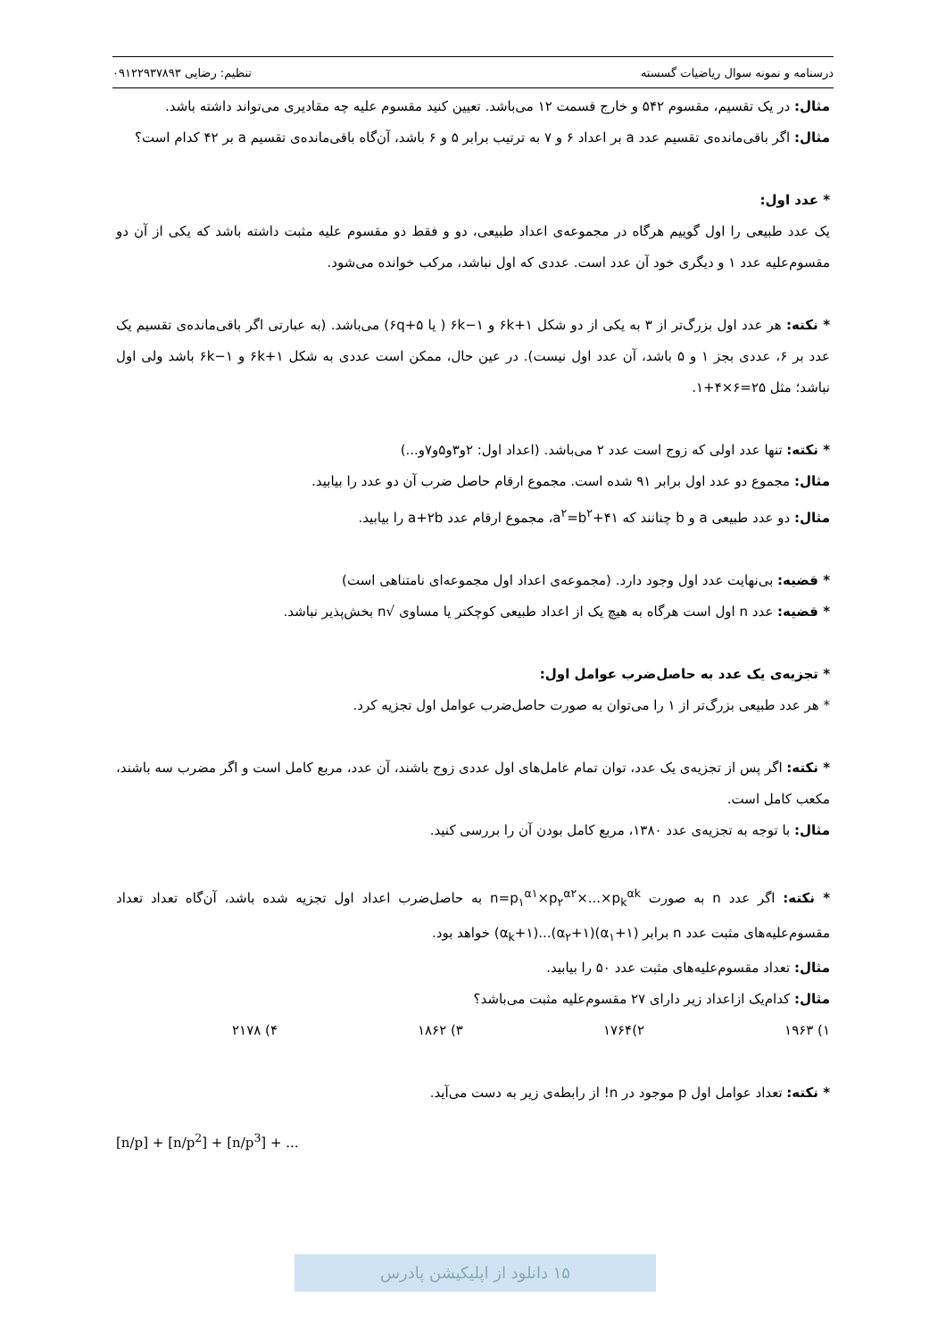درسنامه و نمونه سوال ریاضیات گسسته تنظیم: رضایی ۰۹۱۲۲۹۳۷۸۹۳
مثال: در یک تقسیم، مقسوم ۵۴۲ و خارج قسمت ۱۲ می‌باشد. تعیین کنید مقسوم علیه چه مقادیری می‌تواند داشته باشد.
مثال: اگر باقی‌مانده‌ی تقسیم عدد a بر اعداد ۶ و ۷ به ترتیب برابر ۵ و ۶ باشد، آن‌گاه باقی‌مانده‌ی تقسیم a بر ۴۲ کدام است؟
* عدد اول:
یک عدد طبیعی را اول گوییم هرگاه در مجموعه‌ی اعداد طبیعی، دو و فقط دو مقسوم علیه مثبت داشته باشد که یکی از آن دو مقسوم‌علیه عدد ۱ و دیگری خود آن عدد است. عددی که اول نباشد، مرکب خوانده می‌شود.
* نکته: هر عدد اول بزرگ‌تر از ۳ به یکی از دو شکل ۶k+۱ و ۶k−۱ ( یا ۶q+۵) می‌باشد. (به عبارتی اگر باقی‌مانده‌ی تقسیم یک عدد بر ۶، عددی بجز ۱ و ۵ باشد، آن عدد اول نیست). در عین حال، ممکن است عددی به شکل ۶k+۱ و ۶k−۱ باشد ولی اول نباشد؛ مثل ۲۵=۶×۴+۱.
* نکته: تنها عدد اولی که زوج است عدد ۲ می‌باشد. (اعداد اول: ۲و۳و۵و۷و...)
مثال: مجموع دو عدد اول برابر ۹۱ شده است. مجموع ارقام حاصل ضرب آن دو عدد را بیابید.
مثال: دو عدد طبیعی a و b چنانند که a<sup>۲</sup>=b<sup>۲</sup>+۴۱، مجموع ارقام عدد a+۲b را بیابید.
* قضیه: بی‌نهایت عدد اول وجود دارد. (مجموعه‌ی اعداد اول مجموعه‌ای نامتناهی است)
* قضیه: عدد n اول است هرگاه به هیچ یک از اعداد طبیعی کوچکتر یا مساوی √n بخش‌پذیر نباشد.
* تجزیه‌ی یک عدد به حاصل‌ضرب عوامل اول:
* هر عدد طبیعی بزرگ‌تر از ۱ را می‌توان به صورت حاصل‌ضرب عوامل اول تجزیه کرد.
* نکته: اگر پس از تجزیه‌ی یک عدد، توان تمام عامل‌های اول عددی زوج باشند، آن عدد، مربع کامل است و اگر مضرب سه باشند، مکعب کامل است.
مثال: با توجه به تجزیه‌ی عدد ۱۳۸۰، مربع کامل بودن آن را بررسی کنید.
* نکته: اگر عدد n به صورت n=p<sub>۱</sub><sup>α۱</sup>×p<sub>۲</sub><sup>α۲</sup>×...×p<sub>k</sub><sup>αk</sup> به حاصل‌ضرب اعداد اول تجزیه شده باشد، آن‌گاه تعداد تعداد مقسوم‌علیه‌های مثبت عدد n برابر (α<sub>۱</sub>+۱)(α<sub>۲</sub>+۱)...(α<sub>k</sub>+۱) خواهد بود.
مثال: تعداد مقسوم‌علیه‌های مثبت عدد ۵۰ را بیابید.
مثال: کدام‌یک ازاعداد زیر دارای ۲۷ مقسوم‌علیه مثبت می‌باشد؟
۱) ۱۹۶۳ ۲)۱۷۶۴ ۳) ۱۸۶۲ ۴) ۲۱۷۸
* نکته: تعداد عوامل اول p موجود در n! از رابطه‌ی زیر به دست می‌آید.
[n/p] + [n/p<sup>2</sup>] + [n/p<sup>3</sup>] + ...
۱۵ دانلود از اپلیکیشن پادرس